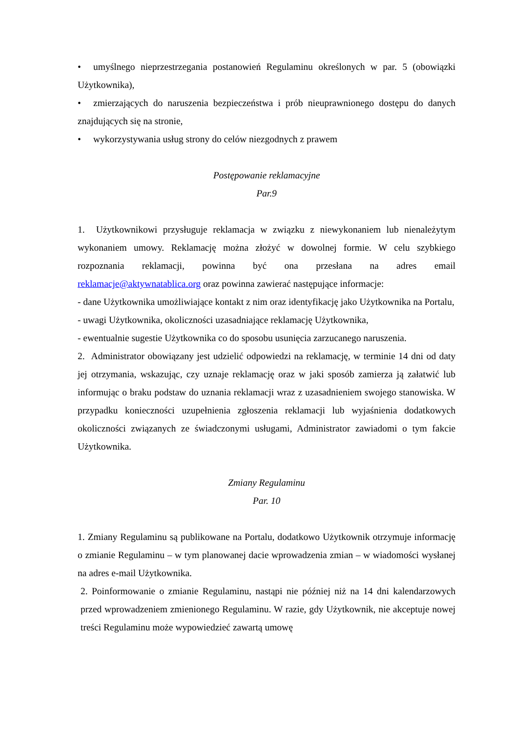• umyślnego nieprzestrzegania postanowień Regulaminu określonych w par. 5 (obowiązki Użytkownika),
• zmierzających do naruszenia bezpieczeństwa i prób nieuprawnionego dostępu do danych znajdujących się na stronie,
• wykorzystywania usług strony do celów niezgodnych z prawem
Postępowanie reklamacyjne
Par.9
1. Użytkownikowi przysługuje reklamacja w związku z niewykonaniem lub nienależytym wykonaniem umowy. Reklamację można złożyć w dowolnej formie. W celu szybkiego rozpoznania reklamacji, powinna być ona przesłana na adres email reklamacje@aktywnatablica.org oraz powinna zawierać następujące informacje:
- dane Użytkownika umożliwiające kontakt z nim oraz identyfikację jako Użytkownika na Portalu,
- uwagi Użytkownika, okoliczności uzasadniające reklamację Użytkownika,
- ewentualnie sugestie Użytkownika co do sposobu usunięcia zarzucanego naruszenia.
2. Administrator obowiązany jest udzielić odpowiedzi na reklamację, w terminie 14 dni od daty jej otrzymania, wskazując, czy uznaje reklamację oraz w jaki sposób zamierza ją załatwić lub informując o braku podstaw do uznania reklamacji wraz z uzasadnieniem swojego stanowiska. W przypadku konieczności uzupełnienia zgłoszenia reklamacji lub wyjaśnienia dodatkowych okoliczności związanych ze świadczonymi usługami, Administrator zawiadomi o tym fakcie Użytkownika.
Zmiany Regulaminu
Par. 10
1. Zmiany Regulaminu są publikowane na Portalu, dodatkowo Użytkownik otrzymuje informację o zmianie Regulaminu – w tym planowanej dacie wprowadzenia zmian – w wiadomości wysłanej na adres e-mail Użytkownika.
2. Poinformowanie o zmianie Regulaminu, nastąpi nie później niż na 14 dni kalendarzowych przed wprowadzeniem zmienionego Regulaminu. W razie, gdy Użytkownik, nie akceptuje nowej treści Regulaminu może wypowiedzieć zawartą umowę